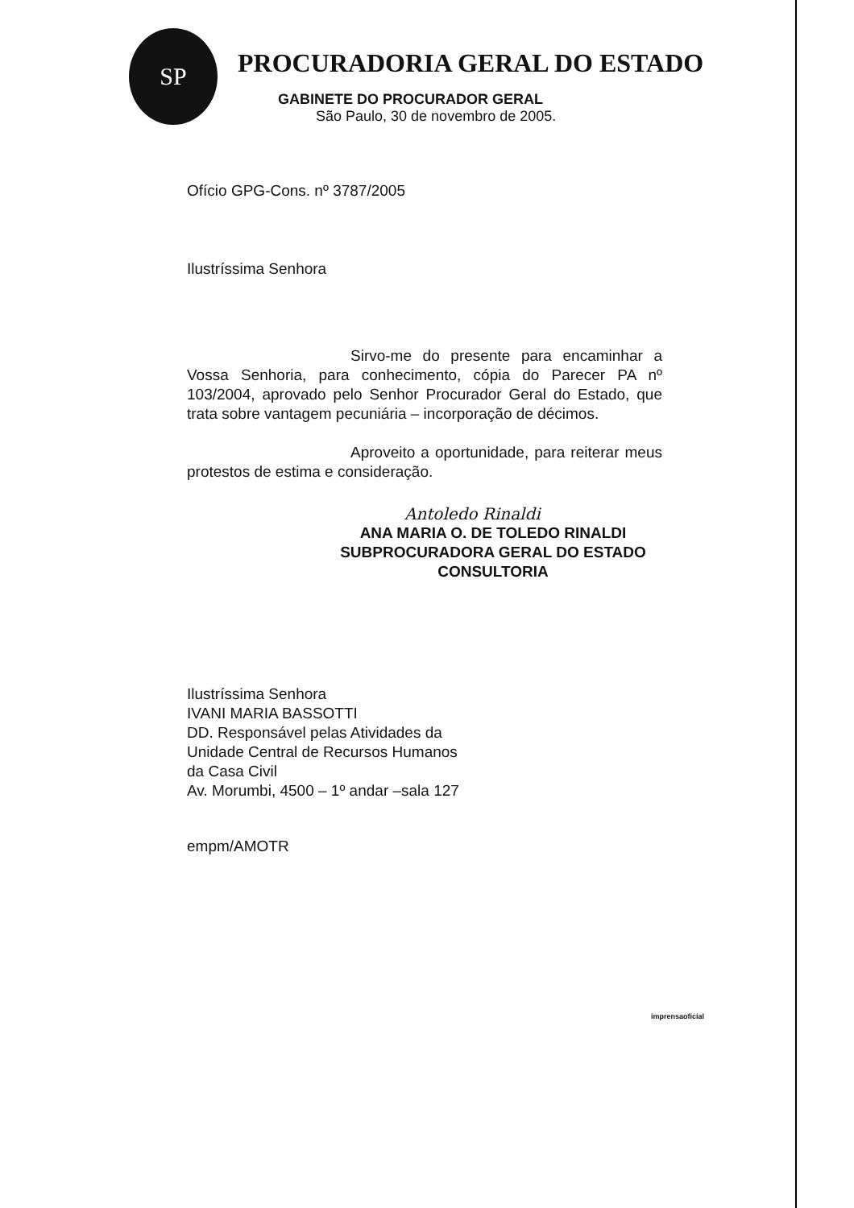SP
PROCURADORIA GERAL DO ESTADO
GABINETE DO PROCURADOR GERAL
São Paulo, 30 de novembro de 2005.
Ofício GPG-Cons. nº 3787/2005
Ilustríssima Senhora
Sirvo-me do presente para encaminhar a Vossa Senhoria, para conhecimento, cópia do Parecer PA nº 103/2004, aprovado pelo Senhor Procurador Geral do Estado, que trata sobre vantagem pecuniária – incorporação de décimos.
Aproveito a oportunidade, para reiterar meus protestos de estima e consideração.
Antoledo Rinaldi
ANA MARIA O. DE TOLEDO RINALDI
SUBPROCURADORA GERAL DO ESTADO
CONSULTORIA
Ilustríssima Senhora
IVANI MARIA BASSOTTI
DD. Responsável pelas Atividades da
Unidade Central de Recursos Humanos
da Casa Civil
Av. Morumbi, 4500 – 1º andar –sala 127
empm/AMOTR
imprensaoficial